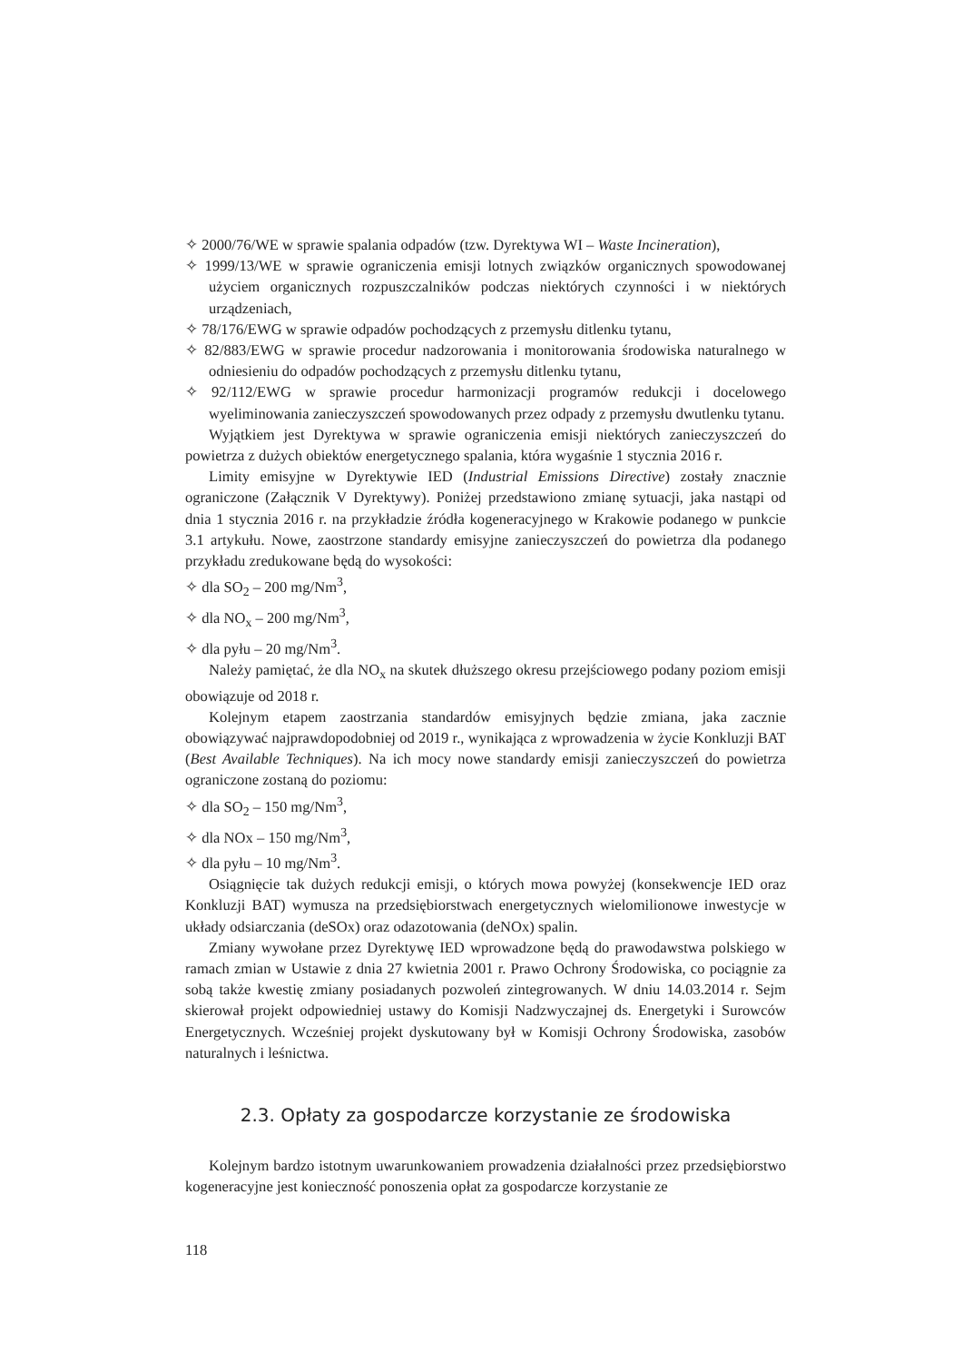✧ 2000/76/WE w sprawie spalania odpadów (tzw. Dyrektywa WI – Waste Incineration),
✧ 1999/13/WE w sprawie ograniczenia emisji lotnych związków organicznych spowodowanej użyciem organicznych rozpuszczalników podczas niektórych czynności i w niektórych urządzeniach,
✧ 78/176/EWG w sprawie odpadów pochodzących z przemysłu ditlenku tytanu,
✧ 82/883/EWG w sprawie procedur nadzorowania i monitorowania środowiska naturalnego w odniesieniu do odpadów pochodzących z przemysłu ditlenku tytanu,
✧ 92/112/EWG w sprawie procedur harmonizacji programów redukcji i docelowego wyeliminowania zanieczyszczeń spowodowanych przez odpady z przemysłu dwutlenku tytanu.
Wyjątkiem jest Dyrektywa w sprawie ograniczenia emisji niektórych zanieczyszczeń do powietrza z dużych obiektów energetycznego spalania, która wygaśnie 1 stycznia 2016 r.
Limity emisyjne w Dyrektywie IED (Industrial Emissions Directive) zostały znacznie ograniczone (Załącznik V Dyrektywy). Poniżej przedstawiono zmianę sytuacji, jaka nastąpi od dnia 1 stycznia 2016 r. na przykładzie źródła kogeneracyjnego w Krakowie podanego w punkcie 3.1 artykułu. Nowe, zaostrzone standardy emisyjne zanieczyszczeń do powietrza dla podanego przykładu zredukowane będą do wysokości:
✧ dla SO<sub>2</sub> – 200 mg/Nm<sup>3</sup>,
✧ dla NO<sub>x</sub> – 200 mg/Nm<sup>3</sup>,
✧ dla pyłu – 20 mg/Nm<sup>3</sup>.
Należy pamiętać, że dla NO<sub>x</sub> na skutek dłuższego okresu przejściowego podany poziom emisji obowiązuje od 2018 r.
Kolejnym etapem zaostrzania standardów emisyjnych będzie zmiana, jaka zacznie obowiązywać najprawdopodobniej od 2019 r., wynikająca z wprowadzenia w życie Konkluzji BAT (Best Available Techniques). Na ich mocy nowe standardy emisji zanieczyszczeń do powietrza ograniczone zostaną do poziomu:
✧ dla SO<sub>2</sub> – 150 mg/Nm<sup>3</sup>,
✧ dla NOx – 150 mg/Nm<sup>3</sup>,
✧ dla pyłu – 10 mg/Nm<sup>3</sup>.
Osiągnięcie tak dużych redukcji emisji, o których mowa powyżej (konsekwencje IED oraz Konkluzji BAT) wymusza na przedsiębiorstwach energetycznych wielomilionowe inwestycje w układy odsiarczania (deSOx) oraz odazotowania (deNOx) spalin.
Zmiany wywołane przez Dyrektywę IED wprowadzone będą do prawodawstwa polskiego w ramach zmian w Ustawie z dnia 27 kwietnia 2001 r. Prawo Ochrony Środowiska, co pociągnie za sobą także kwestię zmiany posiadanych pozwoleń zintegrowanych. W dniu 14.03.2014 r. Sejm skierował projekt odpowiedniej ustawy do Komisji Nadzwyczajnej ds. Energetyki i Surowców Energetycznych. Wcześniej projekt dyskutowany był w Komisji Ochrony Środowiska, zasobów naturalnych i leśnictwa.
2.3. Opłaty za gospodarcze korzystanie ze środowiska
Kolejnym bardzo istotnym uwarunkowaniem prowadzenia działalności przez przedsiębiorstwo kogeneracyjne jest konieczność ponoszenia opłat za gospodarcze korzystanie ze
118